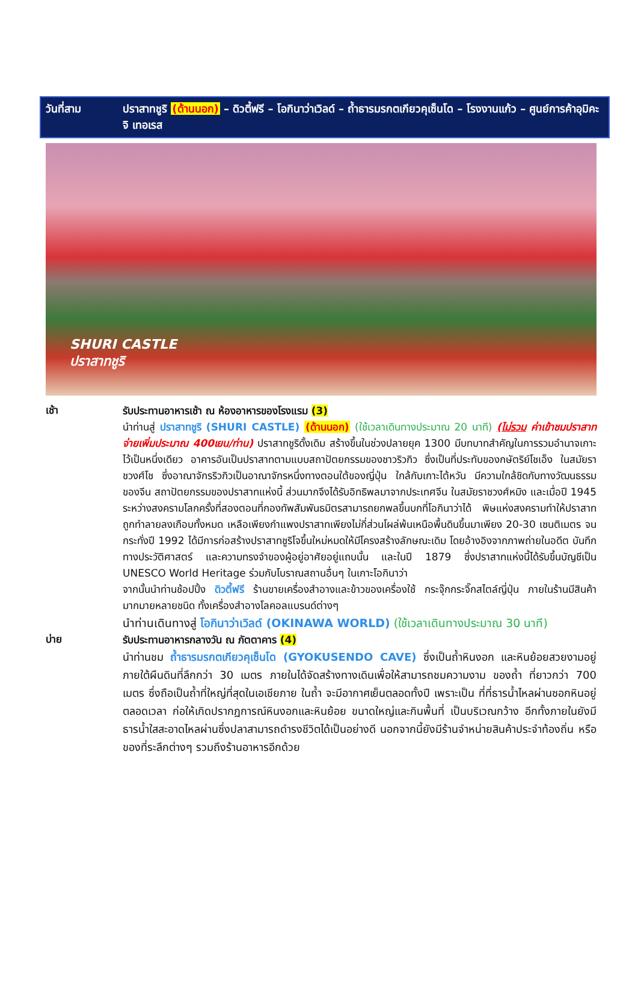วันที่สาม ปราสาทชูริ (ด้านนอก) – ดิวตี้ฟรี – โอกินาว่าเวิลด์ – ถ้ำธารมรกตเกียวคุเซ็นโด – โรงงานแก้ว – ศูนย์การค้าอุมิคะจิ เทอเรส
SHURI CASTLE
ปราสาทชูริ
เช้า
รับประทานอาหารเช้า ณ ห้องอาหารของโรงแรม (3)
นำท่านสู่ ปราสาทชูริ (SHURI CASTLE) (ด้านนอก) (ใช้เวลาเดินทางประมาณ 20 นาที) (ไม่รวม ค่าเข้าชมปราสาทจ่ายเพิ่มประมาณ 400เยน/ท่าน) ปราสาทชูริดั้งเดิม สร้างขึ้นในช่วงปลายยุค 1300 มีบทบาทสำคัญในการรวมอำนาจเกาะไว้เป็นหนึ่งเดียว อาคารอันเป็นปราสาทตามแบบสถาปัตยกรรมของชาวริวกิว ซึ่งเป็นที่ประทับของกษัตริย์โชเอ็ง ในสมัยราชวงศ์โช ซึ่งอาณาจักรริวกิวเป็นอาณาจักรหนึ่งทางตอนใต้ของญี่ปุ่น ใกล้กับเกาะไต้หวัน มีความใกล้ชิดกับทางวัฒนธรรมของจีน สถาปัตยกรรมของปราสาทแห่งนี้ ส่วนมากจึงได้รับอิทธิพลมาจากประเทศจีน ในสมัยราชวงศ์หมิง และเมื่อปี 1945 ระหว่างสงครามโลกครั้งที่สองตอนที่กองทัพสัมพันธมิตรสามารถยกพลขึ้นบกที่โอกินาว่าได้ พิษแห่งสงครามทำให้ปราสาทถูกทำลายลงเกือบทั้งหมด เหลือเพียงกำแพงปราสาทเพียงไม่กี่ส่วนโผล่พ้นเหนือพื้นดินขึ้นมาเพียง 20-30 เซนติเมตร จนกระทั่งปี 1992 ได้มีการก่อสร้างปราสาทชูริโจขึ้นใหม่หมดให้มีโครงสร้างลักษณะเดิม โดยอ้างอิงจากภาพถ่ายในอดีต บันทึกทางประวัติศาสตร์ และความทรงจำของผู้อยู่อาศัยอยู่แถบนั้น และในปี 1879 ซึ่งปราสาทแห่งนี้ได้รับขึ้นบัญชีเป็น UNESCO World Heritage ร่วมกับโบราณสถานอื่นๆ ในเกาะโอกินาว่า
จากนั้นนำท่านช้อปปิ้ง ดิวตี้ฟรี ร้านขายเครื่องสำอางและข้าวของเครื่องใช้ กระจุ๊กกระจิ๊กสไตล์ญี่ปุ่น ภายในร้านมีสินค้ามากมายหลายชนิด ทั้งเครื่องสำอางโลคอลแบรนด์ต่างๆ
นำท่านเดินทางสู่ โอกินาว่าเวิลด์ (OKINAWA WORLD) (ใช้เวลาเดินทางประมาณ 30 นาที)
บ่าย
รับประทานอาหารกลางวัน ณ ภัตตาคาร (4)
นำท่านชม ถ้ำธารมรกตเกียวคุเซ็นโด (GYOKUSENDO CAVE) ซึ่งเป็นถ้ำหินงอก และหินย้อยสวยงามอยู่ภายใต้ผืนดินที่ลึกกว่า 30 เมตร ภายในได้จัดสร้างทางเดินเพื่อให้สามารถชมความงาม ของถ้ำ ที่ยาวกว่า 700 เมตร ซึ่งถือเป็นถ้ำที่ใหญ่ที่สุดในเอเชียภาย ในถ้ำ จะมีอากาศเย็นตลอดทั้งปี เพราะเป็น ที่ที่ธารน้ำไหลผ่านซอกหินอยู่ตลอดเวลา ก่อให้เกิดปรากฏการณ์หินงอกและหินย้อย ขนาดใหญ่และกินพื้นที่ เป็นบริเวณกว้าง อีกทั้งภายในยังมีธารน้ำใสสะอาดไหลผ่านซึ่งปลาสามารถดำรงชีวิตได้เป็นอย่างดี นอกจากนี้ยังมีร้านจำหน่ายสินค้าประจำท้องถิ่น หรือของที่ระลึกต่างๆ รวมถึงร้านอาหารอีกด้วย